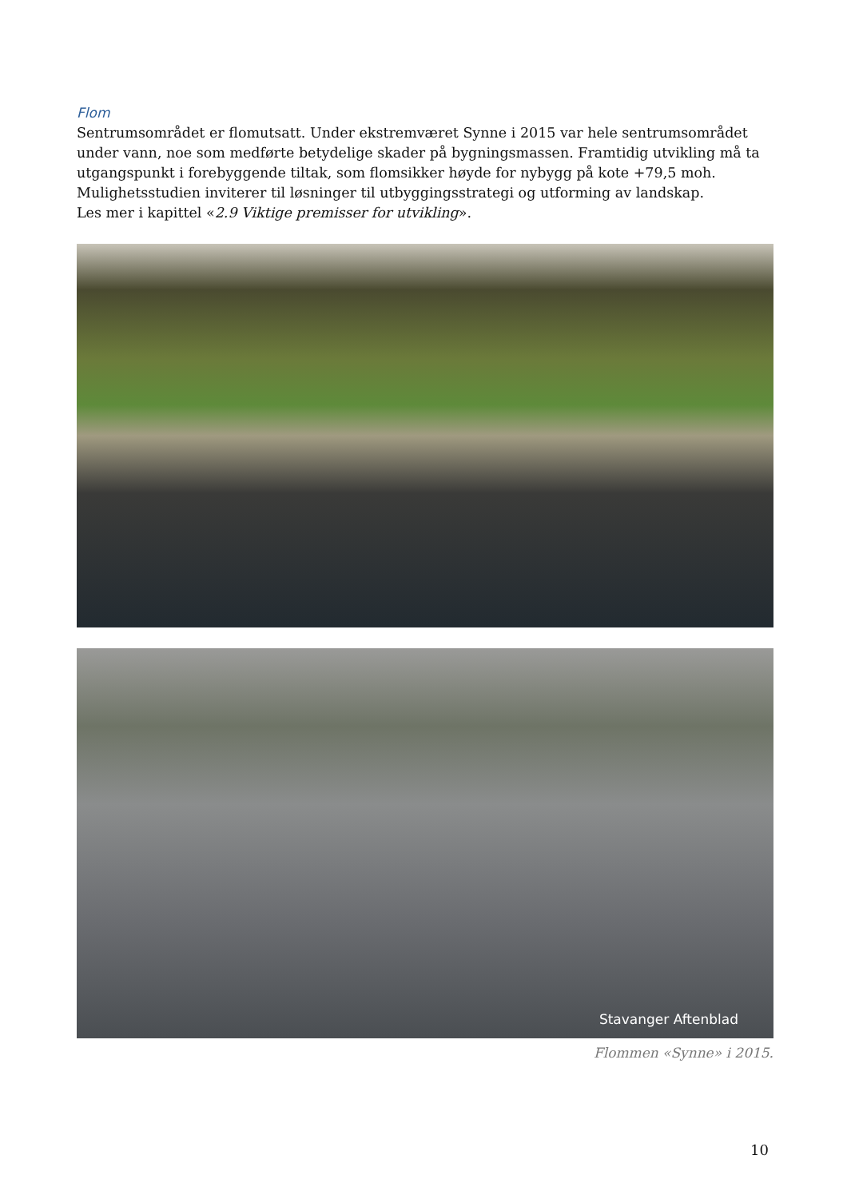Flom
Sentrumsområdet er flomutsatt. Under ekstremværet Synne i 2015 var hele sentrumsområdet under vann, noe som medførte betydelige skader på bygningsmassen. Framtidig utvikling må ta utgangspunkt i forebyggende tiltak, som flomsikker høyde for nybygg på kote +79,5 moh. Mulighetsstudien inviterer til løsninger til utbyggingsstrategi og utforming av landskap.
Les mer i kapittel «2.9 Viktige premisser for utvikling».
Stavanger Aftenblad
Flommen «Synne» i 2015.
10